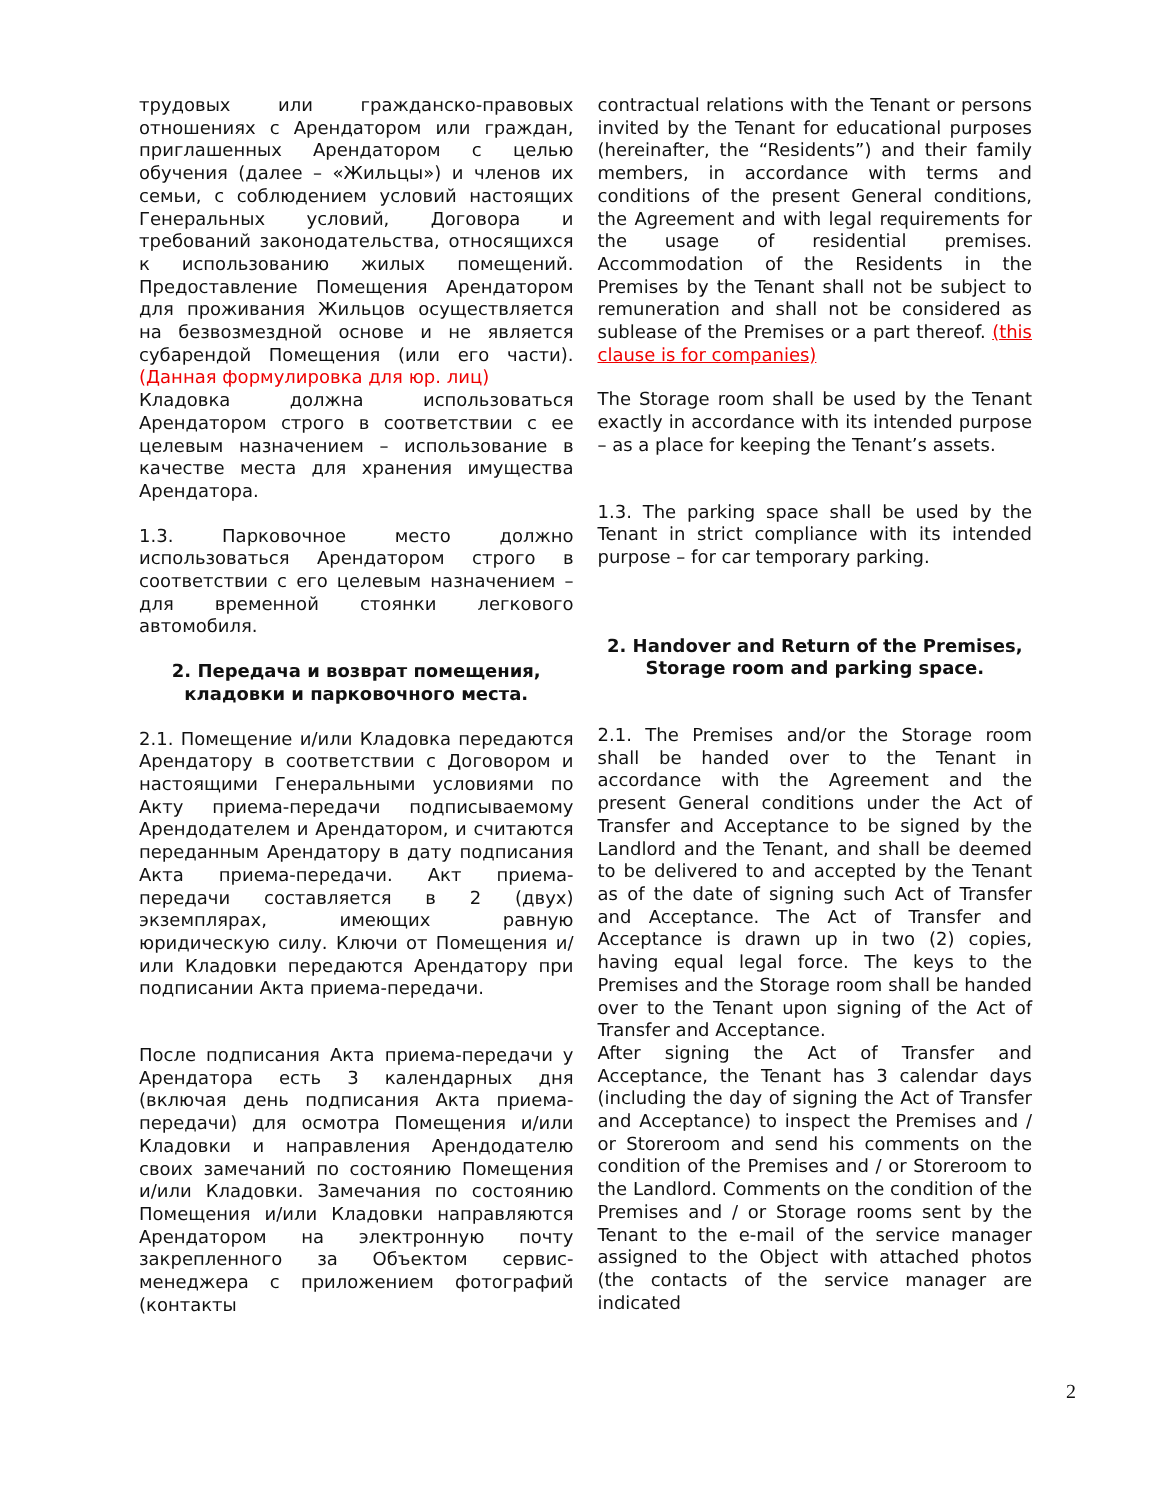трудовых или гражданско-правовых отношениях с Арендатором или граждан, приглашенных Арендатором с целью обучения (далее – «Жильцы») и членов их семьи, с соблюдением условий настоящих Генеральных условий, Договора и требований законодательства, относящихся к использованию жилых помещений. Предоставление Помещения Арендатором для проживания Жильцов осуществляется на безвозмездной основе и не является субарендой Помещения (или его части). (Данная формулировка для юр. лиц)
Кладовка должна использоваться Арендатором строго в соответствии с ее целевым назначением – использование в качестве места для хранения имущества Арендатора.
1.3. Парковочное место должно использоваться Арендатором строго в соответствии с его целевым назначением – для временной стоянки легкового автомобиля.
2. Передача и возврат помещения, кладовки и парковочного места.
2.1. Помещение и/или Кладовка передаются Арендатору в соответствии с Договором и настоящими Генеральными условиями по Акту приема-передачи подписываемому Арендодателем и Арендатором, и считаются переданным Арендатору в дату подписания Акта приема-передачи. Акт приема-передачи составляется в 2 (двух) экземплярах, имеющих равную юридическую силу. Ключи от Помещения и/или Кладовки передаются Арендатору при подписании Акта приема-передачи.
После подписания Акта приема-передачи у Арендатора есть 3 календарных дня (включая день подписания Акта приема-передачи) для осмотра Помещения и/или Кладовки и направления Арендодателю своих замечаний по состоянию Помещения и/или Кладовки. Замечания по состоянию Помещения и/или Кладовки направляются Арендатором на электронную почту закрепленного за Объектом сервис-менеджера с приложением фотографий (контакты
contractual relations with the Tenant or persons invited by the Tenant for educational purposes (hereinafter, the “Residents”) and their family members, in accordance with terms and conditions of the present General conditions, the Agreement and with legal requirements for the usage of residential premises. Accommodation of the Residents in the Premises by the Tenant shall not be subject to remuneration and shall not be considered as sublease of the Premises or a part thereof. (this clause is for companies)
The Storage room shall be used by the Tenant exactly in accordance with its intended purpose – as a place for keeping the Tenant’s assets.
1.3. The parking space shall be used by the Tenant in strict compliance with its intended purpose – for car temporary parking.
2. Handover and Return of the Premises, Storage room and parking space.
2.1. The Premises and/or the Storage room shall be handed over to the Tenant in accordance with the Agreement and the present General conditions under the Act of Transfer and Acceptance to be signed by the Landlord and the Tenant, and shall be deemed to be delivered to and accepted by the Tenant as of the date of signing such Act of Transfer and Acceptance. The Act of Transfer and Acceptance is drawn up in two (2) copies, having equal legal force. The keys to the Premises and the Storage room shall be handed over to the Tenant upon signing of the Act of Transfer and Acceptance.
After signing the Act of Transfer and Acceptance, the Tenant has 3 calendar days (including the day of signing the Act of Transfer and Acceptance) to inspect the Premises and / or Storeroom and send his comments on the condition of the Premises and / or Storeroom to the Landlord. Comments on the condition of the Premises and / or Storage rooms sent by the Tenant to the e-mail of the service manager assigned to the Object with attached photos (the contacts of the service manager are indicated
2